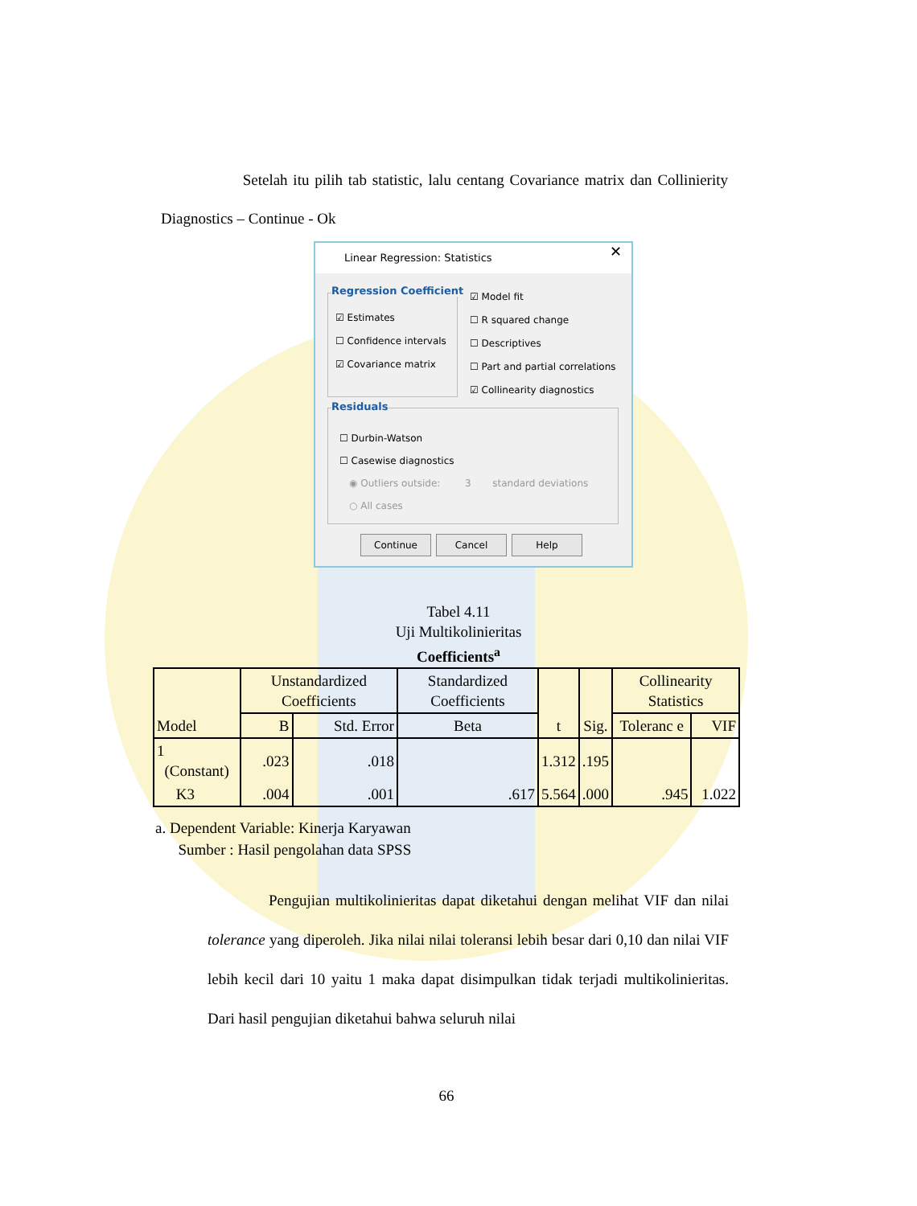Setelah itu pilih tab statistic, lalu centang Covariance matrix dan Collinierity Diagnostics – Continue - Ok
Linear Regression: Statistics
✕
Regression Coefficient
☑ Estimates
☐ Confidence intervals
☑ Covariance matrix
☑ Model fit
☐ R squared change
☐ Descriptives
☐ Part and partial correlations
☑ Collinearity diagnostics
Residuals
☐ Durbin-Watson
☐ Casewise diagnostics
◉ Outliers outside: 3 standard deviations
○ All cases
Continue Cancel Help
Tabel 4.11
Uji Multikolinieritas
Coefficients<sup>a</sup>
| Model | Unstandardized Coefficients | | Standardized Coefficients | t | Sig. | Collinearity Statistics | |
| --- | --- | --- | --- | --- | --- | --- | --- |
| | B | Std. Error | Beta | | | Toleranc e | VIF |
| 1 (Constant) | .023 | .018 | | 1.312 | .195 | | |
| K3 | .004 | .001 | .617 | 5.564 | .000 | .945 | 1.022 |
a. Dependent Variable: Kinerja Karyawan
Sumber : Hasil pengolahan data SPSS
Pengujian multikolinieritas dapat diketahui dengan melihat VIF dan nilai tolerance yang diperoleh. Jika nilai nilai toleransi lebih besar dari 0,10 dan nilai VIF lebih kecil dari 10 yaitu 1 maka dapat disimpulkan tidak terjadi multikolinieritas. Dari hasil pengujian diketahui bahwa seluruh nilai
66